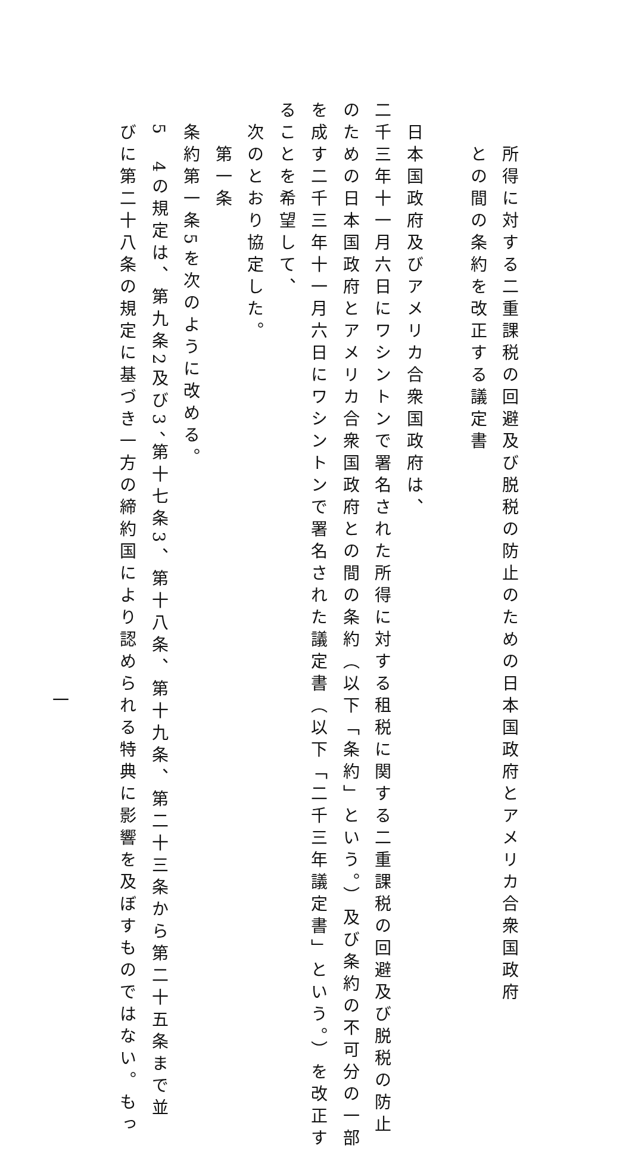所得に対する二重課税の回避及び脱税の防止のための日本国政府とアメリカ合衆国政府
との間の条約を改正する議定書
日本国政府及びアメリカ合衆国政府は、
二千三年十一月六日にワシントンで署名された所得に対する租税に関する二重課税の回避及び脱税の防止
のための日本国政府とアメリカ合衆国政府との間の条約（以下「条約」という。）及び条約の不可分の一部
を成す二千三年十一月六日にワシントンで署名された議定書（以下「二千三年議定書」という。）を改正す
ることを希望して、
次のとおり協定した。
第一条
条約第一条5を次のように改める。
5　4の規定は、第九条2及び3、第十七条3、第十八条、第十九条、第二十三条から第二十五条まで並
びに第二十八条の規定に基づき一方の締約国により認められる特典に影響を及ぼすものではない。もっ
一